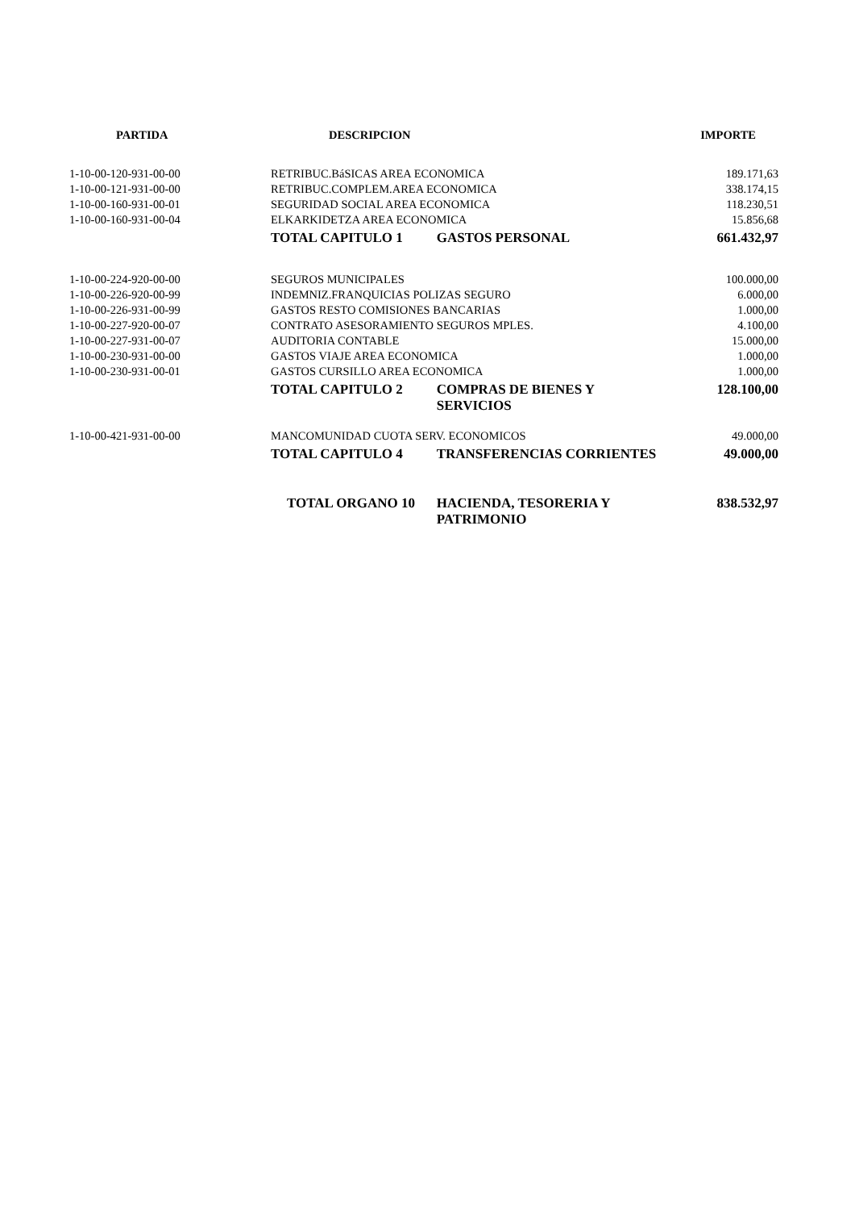| PARTIDA | DESCRIPCION | | IMPORTE |
| --- | --- | --- | --- |
| 1-10-00-120-931-00-00 | RETRIBUC.BáSICAS AREA ECONOMICA | | 189.171,63 |
| 1-10-00-121-931-00-00 | RETRIBUC.COMPLEM.AREA ECONOMICA | | 338.174,15 |
| 1-10-00-160-931-00-01 | SEGURIDAD SOCIAL AREA ECONOMICA | | 118.230,51 |
| 1-10-00-160-931-00-04 | ELKARKIDETZA AREA ECONOMICA | | 15.856,68 |
| | TOTAL CAPITULO 1 | GASTOS PERSONAL | 661.432,97 |
| 1-10-00-224-920-00-00 | SEGUROS MUNICIPALES | | 100.000,00 |
| 1-10-00-226-920-00-99 | INDEMNIZ.FRANQUICIAS POLIZAS SEGURO | | 6.000,00 |
| 1-10-00-226-931-00-99 | GASTOS RESTO COMISIONES BANCARIAS | | 1.000,00 |
| 1-10-00-227-920-00-07 | CONTRATO ASESORAMIENTO SEGUROS MPLES. | | 4.100,00 |
| 1-10-00-227-931-00-07 | AUDITORIA CONTABLE | | 15.000,00 |
| 1-10-00-230-931-00-00 | GASTOS VIAJE AREA ECONOMICA | | 1.000,00 |
| 1-10-00-230-931-00-01 | GASTOS CURSILLO AREA ECONOMICA | | 1.000,00 |
| | TOTAL CAPITULO 2 | COMPRAS DE BIENES Y SERVICIOS | 128.100,00 |
| 1-10-00-421-931-00-00 | MANCOMUNIDAD CUOTA SERV. ECONOMICOS | | 49.000,00 |
| | TOTAL CAPITULO 4 | TRANSFERENCIAS CORRIENTES | 49.000,00 |
| | TOTAL ORGANO 10 | HACIENDA, TESORERIA Y PATRIMONIO | 838.532,97 |